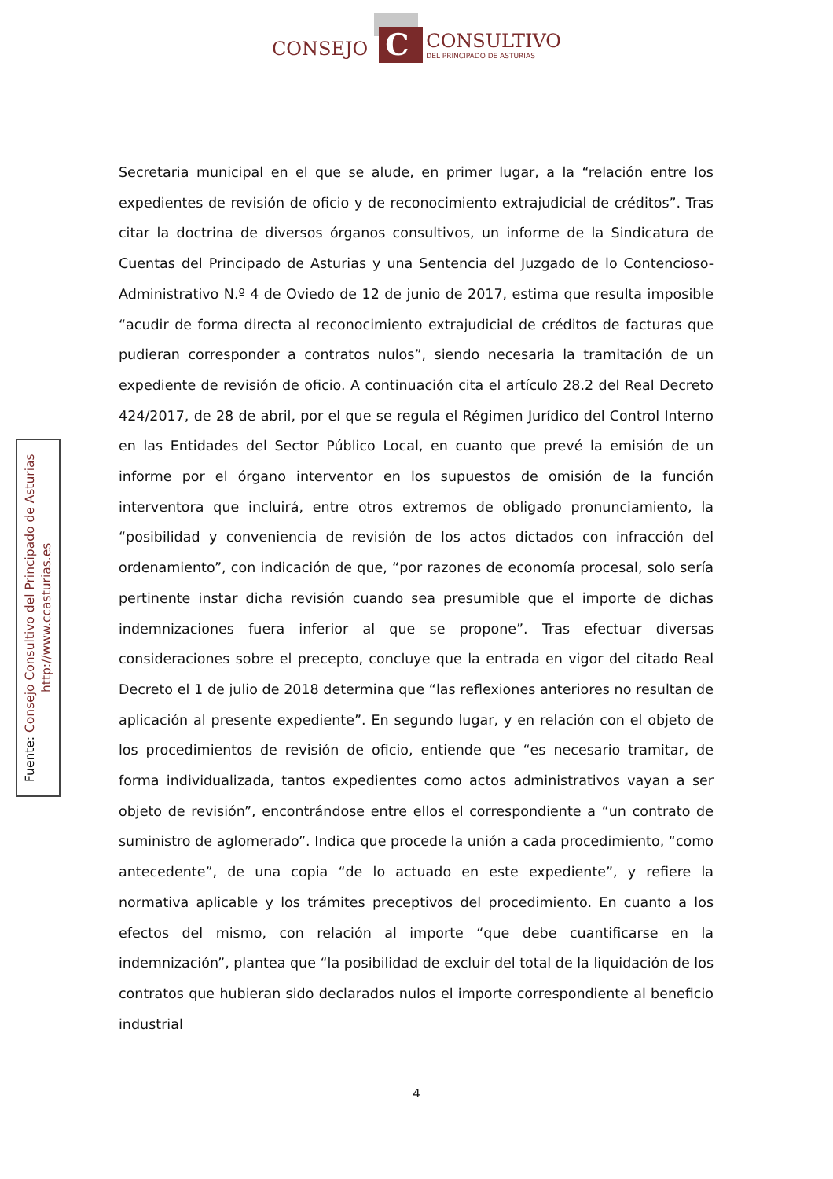CONSEJO
C
CONSULTIVO
DEL PRINCIPADO DE ASTURIAS
Fuente: Consejo Consultivo del Principado de Asturias
http://www.ccasturias.es
Secretaria municipal en el que se alude, en primer lugar, a la “relación entre los expedientes de revisión de oficio y de reconocimiento extrajudicial de créditos”. Tras citar la doctrina de diversos órganos consultivos, un informe de la Sindicatura de Cuentas del Principado de Asturias y una Sentencia del Juzgado de lo Contencioso-Administrativo N.º 4 de Oviedo de 12 de junio de 2017, estima que resulta imposible “acudir de forma directa al reconocimiento extrajudicial de créditos de facturas que pudieran corresponder a contratos nulos”, siendo necesaria la tramitación de un expediente de revisión de oficio. A continuación cita el artículo 28.2 del Real Decreto 424/2017, de 28 de abril, por el que se regula el Régimen Jurídico del Control Interno en las Entidades del Sector Público Local, en cuanto que prevé la emisión de un informe por el órgano interventor en los supuestos de omisión de la función interventora que incluirá, entre otros extremos de obligado pronunciamiento, la “posibilidad y conveniencia de revisión de los actos dictados con infracción del ordenamiento”, con indicación de que, “por razones de economía procesal, solo sería pertinente instar dicha revisión cuando sea presumible que el importe de dichas indemnizaciones fuera inferior al que se propone”. Tras efectuar diversas consideraciones sobre el precepto, concluye que la entrada en vigor del citado Real Decreto el 1 de julio de 2018 determina que “las reflexiones anteriores no resultan de aplicación al presente expediente”. En segundo lugar, y en relación con el objeto de los procedimientos de revisión de oficio, entiende que “es necesario tramitar, de forma individualizada, tantos expedientes como actos administrativos vayan a ser objeto de revisión”, encontrándose entre ellos el correspondiente a “un contrato de suministro de aglomerado”. Indica que procede la unión a cada procedimiento, “como antecedente”, de una copia “de lo actuado en este expediente”, y refiere la normativa aplicable y los trámites preceptivos del procedimiento. En cuanto a los efectos del mismo, con relación al importe “que debe cuantificarse en la indemnización”, plantea que “la posibilidad de excluir del total de la liquidación de los contratos que hubieran sido declarados nulos el importe correspondiente al beneficio industrial
4